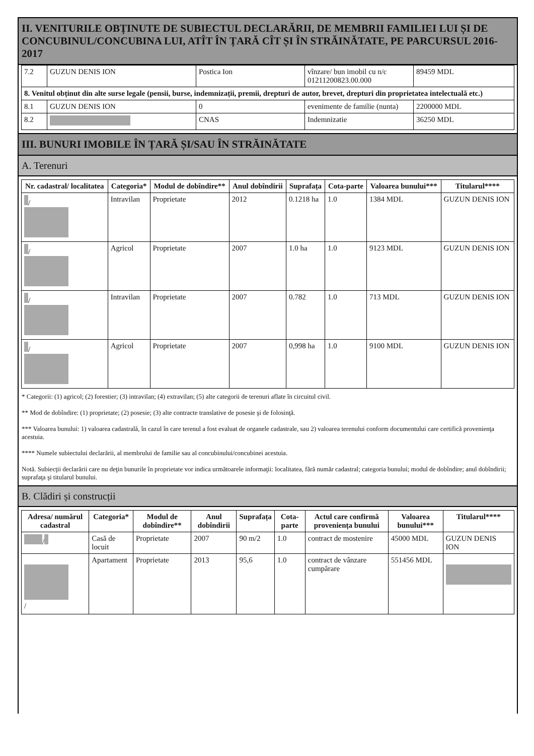II. VENITURILE OBȚINUTE DE SUBIECTUL DECLARĂRII, DE MEMBRII FAMILIEI LUI ȘI DE CONCUBINUL/CONCUBINA LUI, ATÎT ÎN ȚARĂ CÎT ȘI ÎN STRĂINĂTATE, PE PARCURSUL 2016-2017
| 7.2 | GUZUN DENIS ION | Postica Ion | vînzare/ bun imobil cu n/c 01211200823.00.000 | 89459 MDL |
| 8. Venitul obținut din alte surse legale (pensii, burse, indemnizații, premii, drepturi de autor, brevet, drepturi din proprietatea intelectuală etc.) | | | | |
| 8.1 | GUZUN DENIS ION | 0 | evenimente de familie (nunta) | 2200000 MDL |
| 8.2 | | CNAS | Indemnizatie | 36250 MDL |
III. BUNURI IMOBILE ÎN ȚARĂ ȘI/SAU ÎN STRĂINĂTATE
A. Terenuri
| Nr. cadastral/ localitatea | Categoria* | Modul de dobîndire** | Anul dobîndirii | Suprafața | Cota-parte | Valoarea bunului*** | Titularul**** |
| --- | --- | --- | --- | --- | --- | --- | --- |
| / | Intravilan | Proprietate | 2012 | 0.1218 ha | 1.0 | 1384 MDL | GUZUN DENIS ION |
| / | Agricol | Proprietate | 2007 | 1.0 ha | 1.0 | 9123 MDL | GUZUN DENIS ION |
| / | Intravilan | Proprietate | 2007 | 0.782 | 1.0 | 713 MDL | GUZUN DENIS ION |
| / | Agricol | Proprietate | 2007 | 0,998 ha | 1.0 | 9100 MDL | GUZUN DENIS ION |
* Categorii: (1) agricol; (2) forestier; (3) intravilan; (4) extravilan; (5) alte categorii de terenuri aflate în circuitul civil.
** Mod de dobîndire: (1) proprietate; (2) posesie; (3) alte contracte translative de posesie şi de folosinţă.
*** Valoarea bunului: 1) valoarea cadastrală, în cazul în care terenul a fost evaluat de organele cadastrale, sau 2) valoarea terenului conform documentului care certifică provenienţa acestuia.
**** Numele subiectului declarării, al membrului de familie sau al concubinului/concubinei acestuia.
Notă. Subiecţii declarării care nu deţin bunurile în proprietate vor indica următoarele informaţii: localitatea, fără număr cadastral; categoria bunului; modul de dobîndire; anul dobîndirii; suprafaţa şi titularul bunului.
B. Clădiri și construcții
| Adresa/ numărul cadastral | Categoria* | Modul de dobîndire** | Anul dobîndirii | Suprafața | Cota-parte | Actul care confirmă proveniența bunului | Valoarea bunului*** | Titularul**** |
| --- | --- | --- | --- | --- | --- | --- | --- | --- |
| / | Casă de locuit | Proprietate | 2007 | 90 m/2 | 1.0 | contract de mostenire | 45000 MDL | GUZUN DENIS ION |
| / | Apartament | Proprietate | 2013 | 95,6 | 1.0 | contract de vânzare cumpărare | 551456 MDL | |